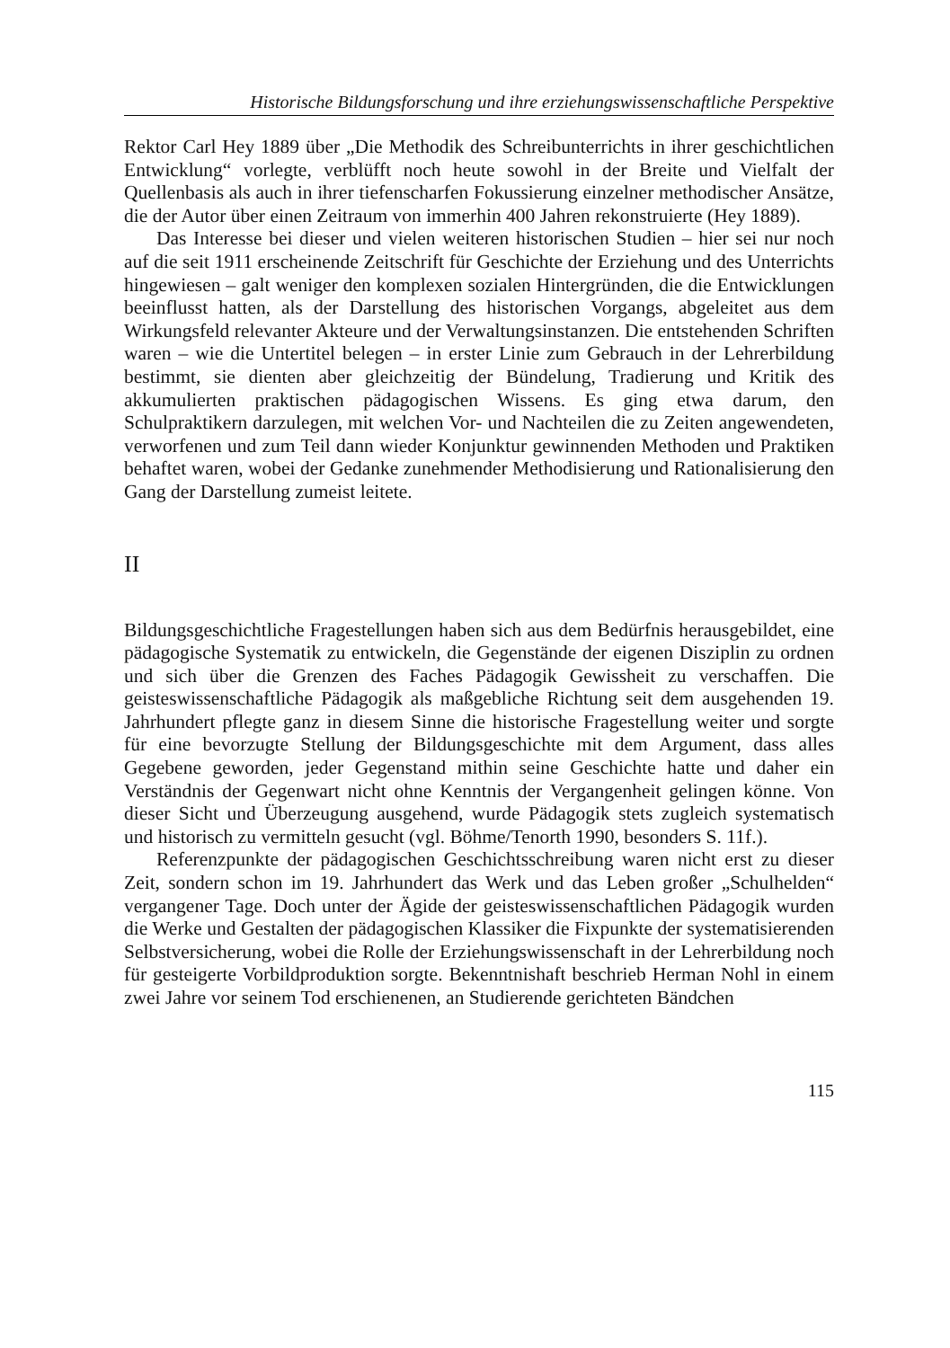Historische Bildungsforschung und ihre erziehungswissenschaftliche Perspektive
Rektor Carl Hey 1889 über „Die Methodik des Schreibunterrichts in ihrer geschichtlichen Entwicklung“ vorlegte, verblüfft noch heute sowohl in der Breite und Vielfalt der Quellenbasis als auch in ihrer tiefenscharfen Fokussierung einzelner methodischer Ansätze, die der Autor über einen Zeitraum von immerhin 400 Jahren rekonstruierte (Hey 1889).
Das Interesse bei dieser und vielen weiteren historischen Studien – hier sei nur noch auf die seit 1911 erscheinende Zeitschrift für Geschichte der Erziehung und des Unterrichts hingewiesen – galt weniger den komplexen sozialen Hintergründen, die die Entwicklungen beeinflusst hatten, als der Darstellung des historischen Vorgangs, abgeleitet aus dem Wirkungsfeld relevanter Akteure und der Verwaltungsinstanzen. Die entstehenden Schriften waren – wie die Untertitel belegen – in erster Linie zum Gebrauch in der Lehrerbildung bestimmt, sie dienten aber gleichzeitig der Bündelung, Tradierung und Kritik des akkumulierten praktischen pädagogischen Wissens. Es ging etwa darum, den Schulpraktikern darzulegen, mit welchen Vor- und Nachteilen die zu Zeiten angewendeten, verworfenen und zum Teil dann wieder Konjunktur gewinnenden Methoden und Praktiken behaftet waren, wobei der Gedanke zunehmender Methodisierung und Rationalisierung den Gang der Darstellung zumeist leitete.
II
Bildungsgeschichtliche Fragestellungen haben sich aus dem Bedürfnis herausgebildet, eine pädagogische Systematik zu entwickeln, die Gegenstände der eigenen Disziplin zu ordnen und sich über die Grenzen des Faches Pädagogik Gewissheit zu verschaffen. Die geisteswissenschaftliche Pädagogik als maßgebliche Richtung seit dem ausgehenden 19. Jahrhundert pflegte ganz in diesem Sinne die historische Fragestellung weiter und sorgte für eine bevorzugte Stellung der Bildungsgeschichte mit dem Argument, dass alles Gegebene geworden, jeder Gegenstand mithin seine Geschichte hatte und daher ein Verständnis der Gegenwart nicht ohne Kenntnis der Vergangenheit gelingen könne. Von dieser Sicht und Überzeugung ausgehend, wurde Pädagogik stets zugleich systematisch und historisch zu vermitteln gesucht (vgl. Böhme/Tenorth 1990, besonders S. 11f.).
Referenzpunkte der pädagogischen Geschichtsschreibung waren nicht erst zu dieser Zeit, sondern schon im 19. Jahrhundert das Werk und das Leben großer „Schulhelden“ vergangener Tage. Doch unter der Ägide der geisteswissenschaftlichen Pädagogik wurden die Werke und Gestalten der pädagogischen Klassiker die Fixpunkte der systematisierenden Selbstversicherung, wobei die Rolle der Erziehungswissenschaft in der Lehrerbildung noch für gesteigerte Vorbildproduktion sorgte. Bekenntnishaft beschrieb Herman Nohl in einem zwei Jahre vor seinem Tod erschienenen, an Studierende gerichteten Bändchen
115